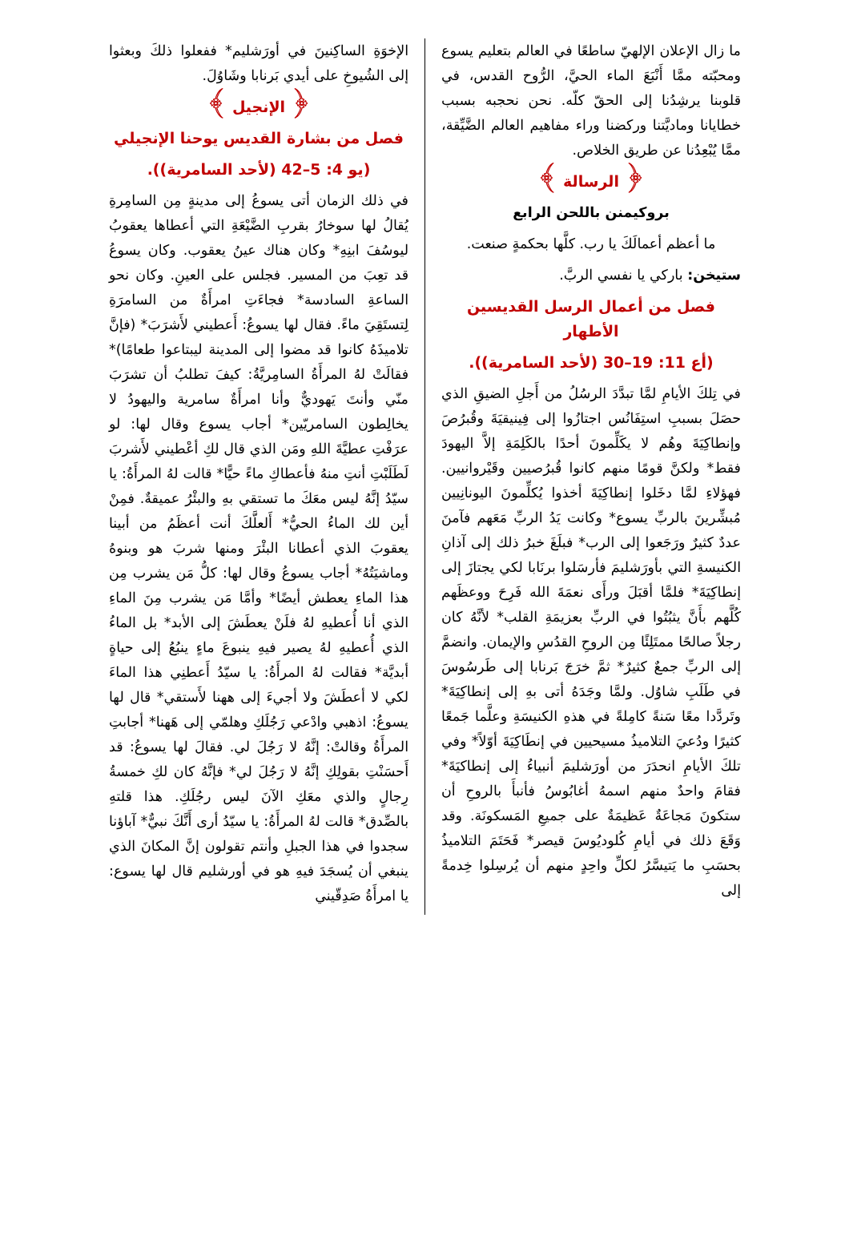ما زال الإعلان الإلهيّ ساطعًا في العالم بتعليم يسوع ومحبّته ممَّا أَنْبَعَ الماء الحيَّ، الرُّوح القدس، في قلوبنا يرشِدُنا إلى الحقّ كلّه. نحن نحجبه بسبب خطايانا وماديَّتنا وركضنا وراء مفاهيم العالم الضَّيِّقة، ممَّا يُبْعِدُنا عن طريق الخلاص.
﴿ الرسالة ﴾
بروكيمنن باللحن الرابع
ما أعظم أعمالَكَ يا رب. كلَّها بحكمةٍ صنعت.
ستيخن: باركي يا نفسي الربَّ.
فصل من أعمال الرسل القديسين الأطهار
(أع 11: 19–30 (لأحد السامرية)).
في تِلكَ الأيامِ لمَّا تبدَّدَ الرسُلُ من أَجلِ الضيقِ الذي حصَلَ بسببِ استِفَانُس اجتازُوا إلى فِينيقيَةَ وقُبرُصَ وإنطاكِيَةَ وهُم لا يكَلِّمونَ أحدًا بالكَلِمَةِ إلاَّ اليهودَ فقط* ولكنَّ قومًا منهم كانوا قُبرُصيين وقَيْروانيين. فهؤلاءِ لمَّا دخَلوا إنطاكِيَةَ أخذوا يُكلِّمونَ اليونانِيين مُبشِّرينَ بالربِّ يسوع* وكانت يَدُ الربِّ مَعَهم فآمنَ عددٌ كثيرٌ ورَجَعوا إلى الرب* فبلَغَ خبرُ ذلك إلى آذانِ الكنيسةِ التي بأورَشليمَ فأرسَلوا برنَابا لكي يجتازَ إلى إنطاكِيَةَ* فلمَّا أقبَلَ ورأَى نعمَةَ الله فَرِحَ ووعظَهم كُلَّهم بأَنَّ يثبُتُوا في الربِّ بعزيمَةِ القلب* لأنَّهُ كان رجلاً صالحًا ممتَلِئًا مِن الروحِ القدُسِ والإيمان. وانضمَّ إلى الربِّ جمعٌ كثيرٌ* ثمَّ خرَجَ بَرنابا إلى طَرسُوسَ في طَلَبِ شاوُل. ولمَّا وجَدَهُ أتى بهِ إلى إنطاكِيَةَ* وتَردَّدا معًا سَنةً كامِلةً في هذهِ الكنيسَةِ وعلَّما جَمعًا كثيرًا ودُعيَ التلاميذُ مسيحيين في إنطَاكِيَةَ أوّلاً* وفي تلكَ الأيامِ انحدَرَ من أورَشليمَ أنبياءُ إلى إنطاكيَةَ* فقامَ واحدٌ منهم اسمهُ أغابُوسُ فأنبأَ بالروحِ أن ستكونَ مَجاعَةٌ عَظيمَةٌ على جميعِ المَسكونَة. وقد وَقَعَ ذلك في أيامِ كُلوديُوسَ قيصر* فَحَتَمَ التلاميذُ بحسَبِ ما يَتيسَّرُ لكلِّ واحِدٍ منهم أن يُرسِلوا خِدمةً إلى
الإخوَةِ الساكِنينَ في أورَشليم* ففعلوا ذلكَ وبعثوا إلى الشُيوخِ على أيدي بَرنابا وشَاوُلَ.
﴿ الإنجيل ﴾
فصل من بشارة القديس يوحنا الإنجيلي
(يو 4: 5–42 (لأحد السامرية)).
في ذلك الزمان أتى يسوعُ إلى مدينةٍ مِن السامِرةِ يُقالُ لها سوخارُ بقربِ الضَّيْعَةِ التي أعطاها يعقوبُ ليوسُفَ ابنِهِ* وكان هناك عينُ يعقوب. وكان يسوعُ قد تعِبَ من المسير. فجلس على العينِ. وكان نحو الساعةِ السادسة* فجاءَتِ امرأَةٌ من السامرَةِ لِتستَقِيَ ماءً. فقال لها يسوعُ: أَعطيني لأَشرَبَ* (فإنَّ تلاميذَهُ كانوا قد مضوا إلى المدينة ليبتاعوا طعامًا)* فقالَتْ لهُ المرأَةُ السامِريَّةُ: كيفَ تطلبُ أن تشرَبَ منّي وأنتَ يَهوديٌّ وأنا امرأَةٌ سامرية واليهودُ لا يخالِطون السامريّين* أجاب يسوع وقال لها: لو عرَفْتِ عطيَّةَ اللهِ ومَن الذي قال لكِ أعْطيني لأَشربَ لَطَلَبْتِ أنتِ منهُ فأعطاكِ ماءً حيًّا* قالت لهُ المرأَةُ: يا سيّدُ إنَّهُ ليس معَكَ ما تستقي بهِ والبئْرُ عميقةٌ. فمِنْ أين لك الماءُ الحيُّ* أَلعلَّكَ أنت أعظَمُ من أبينا يعقوبَ الذي أعطانا البئْرَ ومنها شربَ هو وبنوهُ وماشيَتُهُ* أجاب يسوعُ وقال لها: كلُّ مَن يشرب مِن هذا الماءِ يعطش أيضًا* وأمَّا مَن يشرب مِنَ الماءِ الذي أنا أُعطيهِ لهُ فلَنْ يعطَشَ إلى الأبد* بل الماءُ الذي أُعطيهِ لهُ يصير فيهِ ينبوعَ ماءٍ ينبُعُ إلى حياةٍ أبديَّة* فقالت لهُ المرأَةُ: يا سيّدُ أَعطنِي هذا الماءَ لكي لا أعطَشَ ولا أجيءَ إلى ههنا لأَستقي* قال لها يسوعُ: اذهبي وادْعي رَجُلَكِ وهلمّي إلى هَهنا* أجابتِ المرأَةُ وقالتْ: إنَّهُ لا رَجُلَ لي. فقالَ لها يسوعُ: قد أَحسَنْتِ بقولِكِ إنَّهُ لا رَجُلَ لي* فإنَّهُ كان لكِ خمسةُ رِجالٍ والذي معَكِ الآنَ ليس رجُلَكِ. هذا قلتهِ بالصِّدق* قالت لهُ المرأَةُ: يا سيّدُ أرى أَنَّكَ نبيٌّ* آباؤنا سجدوا في هذا الجبلِ وأنتم تقولون إنَّ المكانَ الذي ينبغي أن يُسجَدَ فيهِ هو في أورشليم قال لها يسوع: يا امرأَةُ صَدِقّيني